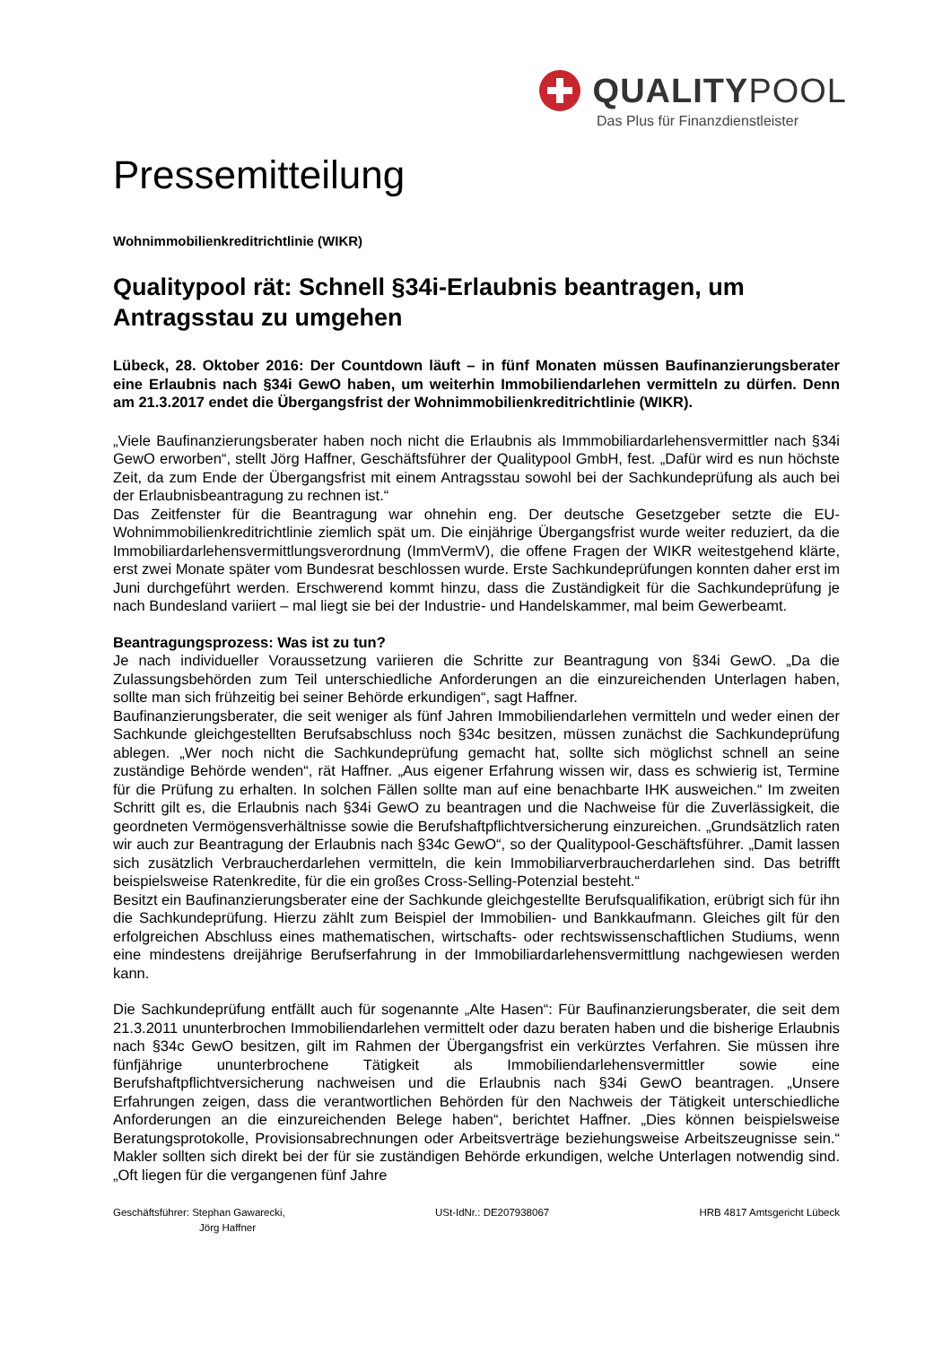QUALITYPOOL
Das Plus für Finanzdienstleister
Pressemitteilung
Wohnimmobilienkreditrichtlinie (WIKR)
Qualitypool rät: Schnell §34i-Erlaubnis beantragen, um Antragsstau zu umgehen
Lübeck, 28. Oktober 2016: Der Countdown läuft – in fünf Monaten müssen Baufinanzierungsberater eine Erlaubnis nach §34i GewO haben, um weiterhin Immobiliendarlehen vermitteln zu dürfen. Denn am 21.3.2017 endet die Übergangsfrist der Wohnimmobilienkreditrichtlinie (WIKR).
„Viele Baufinanzierungsberater haben noch nicht die Erlaubnis als Immmobiliardarlehensvermittler nach §34i GewO erworben“, stellt Jörg Haffner, Geschäftsführer der Qualitypool GmbH, fest. „Dafür wird es nun höchste Zeit, da zum Ende der Übergangsfrist mit einem Antragsstau sowohl bei der Sachkundeprüfung als auch bei der Erlaubnisbeantragung zu rechnen ist.“
Das Zeitfenster für die Beantragung war ohnehin eng. Der deutsche Gesetzgeber setzte die EU-Wohnimmobilienkreditrichtlinie ziemlich spät um. Die einjährige Übergangsfrist wurde weiter reduziert, da die Immobiliardarlehensvermittlungsverordnung (ImmVermV), die offene Fragen der WIKR weitestgehend klärte, erst zwei Monate später vom Bundesrat beschlossen wurde. Erste Sachkundeprüfungen konnten daher erst im Juni durchgeführt werden. Erschwerend kommt hinzu, dass die Zuständigkeit für die Sachkundeprüfung je nach Bundesland variiert – mal liegt sie bei der Industrie- und Handelskammer, mal beim Gewerbeamt.
Beantragungsprozess: Was ist zu tun?
Je nach individueller Voraussetzung variieren die Schritte zur Beantragung von §34i GewO. „Da die Zulassungsbehörden zum Teil unterschiedliche Anforderungen an die einzureichenden Unterlagen haben, sollte man sich frühzeitig bei seiner Behörde erkundigen“, sagt Haffner.
Baufinanzierungsberater, die seit weniger als fünf Jahren Immobiliendarlehen vermitteln und weder einen der Sachkunde gleichgestellten Berufsabschluss noch §34c besitzen, müssen zunächst die Sachkundeprüfung ablegen. „Wer noch nicht die Sachkundeprüfung gemacht hat, sollte sich möglichst schnell an seine zuständige Behörde wenden“, rät Haffner. „Aus eigener Erfahrung wissen wir, dass es schwierig ist, Termine für die Prüfung zu erhalten. In solchen Fällen sollte man auf eine benachbarte IHK ausweichen.“ Im zweiten Schritt gilt es, die Erlaubnis nach §34i GewO zu beantragen und die Nachweise für die Zuverlässigkeit, die geordneten Vermögensverhältnisse sowie die Berufshaftpflichtversicherung einzureichen. „Grundsätzlich raten wir auch zur Beantragung der Erlaubnis nach §34c GewO“, so der Qualitypool-Geschäftsführer. „Damit lassen sich zusätzlich Verbraucherdarlehen vermitteln, die kein Immobiliarverbraucherdarlehen sind. Das betrifft beispielsweise Ratenkredite, für die ein großes Cross-Selling-Potenzial besteht.“
Besitzt ein Baufinanzierungsberater eine der Sachkunde gleichgestellte Berufsqualifikation, erübrigt sich für ihn die Sachkundeprüfung. Hierzu zählt zum Beispiel der Immobilien- und Bankkaufmann. Gleiches gilt für den erfolgreichen Abschluss eines mathematischen, wirtschafts- oder rechtswissenschaftlichen Studiums, wenn eine mindestens dreijährige Berufserfahrung in der Immobiliardarlehensvermittlung nachgewiesen werden kann.
Die Sachkundeprüfung entfällt auch für sogenannte „Alte Hasen“: Für Baufinanzierungsberater, die seit dem 21.3.2011 ununterbrochen Immobiliendarlehen vermittelt oder dazu beraten haben und die bisherige Erlaubnis nach §34c GewO besitzen, gilt im Rahmen der Übergangsfrist ein verkürztes Verfahren. Sie müssen ihre fünfjährige ununterbrochene Tätigkeit als Immobiliendarlehensvermittler sowie eine Berufshaftpflichtversicherung nachweisen und die Erlaubnis nach §34i GewO beantragen. „Unsere Erfahrungen zeigen, dass die verantwortlichen Behörden für den Nachweis der Tätigkeit unterschiedliche Anforderungen an die einzureichenden Belege haben“, berichtet Haffner. „Dies können beispielsweise Beratungsprotokolle, Provisionsabrechnungen oder Arbeitsverträge beziehungsweise Arbeitszeugnisse sein.“ Makler sollten sich direkt bei der für sie zuständigen Behörde erkundigen, welche Unterlagen notwendig sind. „Oft liegen für die vergangenen fünf Jahre
Geschäftsführer: Stephan Gawarecki,
Jörg Haffner
USt-IdNr.: DE207938067 HRB 4817 Amtsgericht Lübeck